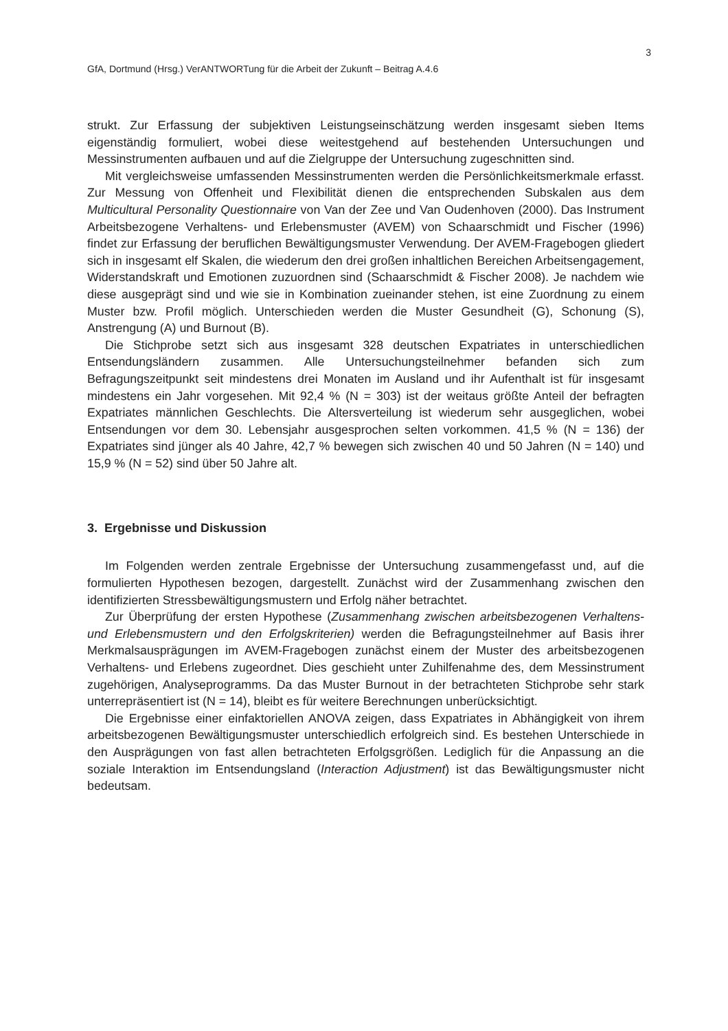3
GfA, Dortmund (Hrsg.) VerANTWORTung für die Arbeit der Zukunft – Beitrag A.4.6
strukt. Zur Erfassung der subjektiven Leistungseinschätzung werden insgesamt sieben Items eigenständig formuliert, wobei diese weitestgehend auf bestehenden Untersuchungen und Messinstrumenten aufbauen und auf die Zielgruppe der Untersuchung zugeschnitten sind.
Mit vergleichsweise umfassenden Messinstrumenten werden die Persönlichkeitsmerkmale erfasst. Zur Messung von Offenheit und Flexibilität dienen die entsprechenden Subskalen aus dem Multicultural Personality Questionnaire von Van der Zee und Van Oudenhoven (2000). Das Instrument Arbeitsbezogene Verhaltens- und Erlebensmuster (AVEM) von Schaarschmidt und Fischer (1996) findet zur Erfassung der beruflichen Bewältigungsmuster Verwendung. Der AVEM-Fragebogen gliedert sich in insgesamt elf Skalen, die wiederum den drei großen inhaltlichen Bereichen Arbeitsengagement, Widerstandskraft und Emotionen zuzuordnen sind (Schaarschmidt & Fischer 2008). Je nachdem wie diese ausgeprägt sind und wie sie in Kombination zueinander stehen, ist eine Zuordnung zu einem Muster bzw. Profil möglich. Unterschieden werden die Muster Gesundheit (G), Schonung (S), Anstrengung (A) und Burnout (B).
Die Stichprobe setzt sich aus insgesamt 328 deutschen Expatriates in unterschiedlichen Entsendungsländern zusammen. Alle Untersuchungsteilnehmer befanden sich zum Befragungszeitpunkt seit mindestens drei Monaten im Ausland und ihr Aufenthalt ist für insgesamt mindestens ein Jahr vorgesehen. Mit 92,4 % (N = 303) ist der weitaus größte Anteil der befragten Expatriates männlichen Geschlechts. Die Altersverteilung ist wiederum sehr ausgeglichen, wobei Entsendungen vor dem 30. Lebensjahr ausgesprochen selten vorkommen. 41,5 % (N = 136) der Expatriates sind jünger als 40 Jahre, 42,7 % bewegen sich zwischen 40 und 50 Jahren (N = 140) und 15,9 % (N = 52) sind über 50 Jahre alt.
3. Ergebnisse und Diskussion
Im Folgenden werden zentrale Ergebnisse der Untersuchung zusammengefasst und, auf die formulierten Hypothesen bezogen, dargestellt. Zunächst wird der Zusammenhang zwischen den identifizierten Stressbewältigungsmustern und Erfolg näher betrachtet.
Zur Überprüfung der ersten Hypothese (Zusammenhang zwischen arbeitsbezogenen Verhaltens- und Erlebensmustern und den Erfolgskriterien) werden die Befragungsteilnehmer auf Basis ihrer Merkmalsausprägungen im AVEM-Fragebogen zunächst einem der Muster des arbeitsbezogenen Verhaltens- und Erlebens zugeordnet. Dies geschieht unter Zuhilfenahme des, dem Messinstrument zugehörigen, Analyseprogramms. Da das Muster Burnout in der betrachteten Stichprobe sehr stark unterrepräsentiert ist (N = 14), bleibt es für weitere Berechnungen unberücksichtigt.
Die Ergebnisse einer einfaktoriellen ANOVA zeigen, dass Expatriates in Abhängigkeit von ihrem arbeitsbezogenen Bewältigungsmuster unterschiedlich erfolgreich sind. Es bestehen Unterschiede in den Ausprägungen von fast allen betrachteten Erfolgsgrößen. Lediglich für die Anpassung an die soziale Interaktion im Entsendungsland (Interaction Adjustment) ist das Bewältigungsmuster nicht bedeutsam.